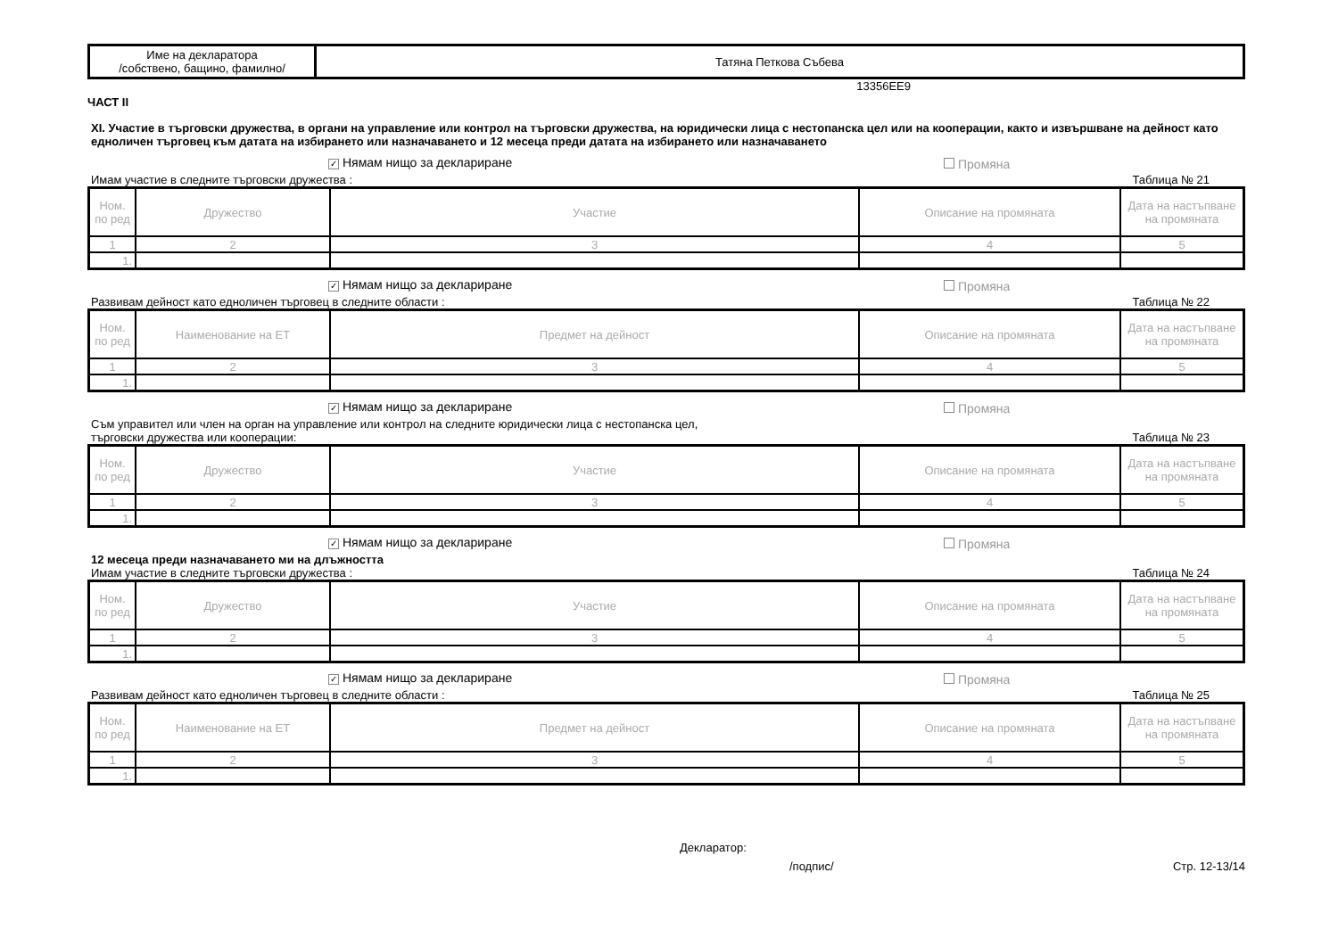| Име на декларатора /собствено, бащино, фамилно/ | Татяна Петкова Събева |
ЧАСТ II 13356EE9
XI. Участие в търговски дружества, в органи на управление или контрол на търговски дружества, на юридически лица с нестопанска цел или на кооперации, както и извършване на дейност като едноличен търговец към датата на избирането или назначаването и 12 месеца преди датата на избирането или назначаването
✓ Нямам нищо за деклариране Промяна
Имам участие в следните търговски дружества : Таблица № 21
| Ном. по ред | Дружество | Участие | Описание на промяната | Дата на настъпване на промяната |
| --- | --- | --- | --- | --- |
| 1 | 2 | 3 | 4 | 5 |
| 1. | | | | |
✓ Нямам нищо за деклариране Промяна
Развивам дейност като едноличен търговец в следните области : Таблица № 22
| Ном. по ред | Наименование на ЕТ | Предмет на дейност | Описание на промяната | Дата на настъпване на промяната |
| --- | --- | --- | --- | --- |
| 1 | 2 | 3 | 4 | 5 |
| 1. | | | | |
✓ Нямам нищо за деклариране Промяна
Съм управител или член на орган на управление или контрол на следните юридически лица с нестопанска цел,
търговски дружества или кооперации: Таблица № 23
| Ном. по ред | Дружество | Участие | Описание на промяната | Дата на настъпване на промяната |
| --- | --- | --- | --- | --- |
| 1 | 2 | 3 | 4 | 5 |
| 1. | | | | |
✓ Нямам нищо за деклариране Промяна
12 месеца преди назначаването ми на длъжността
Имам участие в следните търговски дружества : Таблица № 24
| Ном. по ред | Дружество | Участие | Описание на промяната | Дата на настъпване на промяната |
| --- | --- | --- | --- | --- |
| 1 | 2 | 3 | 4 | 5 |
| 1. | | | | |
✓ Нямам нищо за деклариране Промяна
Развивам дейност като едноличен търговец в следните области : Таблица № 25
| Ном. по ред | Наименование на ЕТ | Предмет на дейност | Описание на промяната | Дата на настъпване на промяната |
| --- | --- | --- | --- | --- |
| 1 | 2 | 3 | 4 | 5 |
| 1. | | | | |
Декларатор:
/подпис/ Стр. 12-13/14